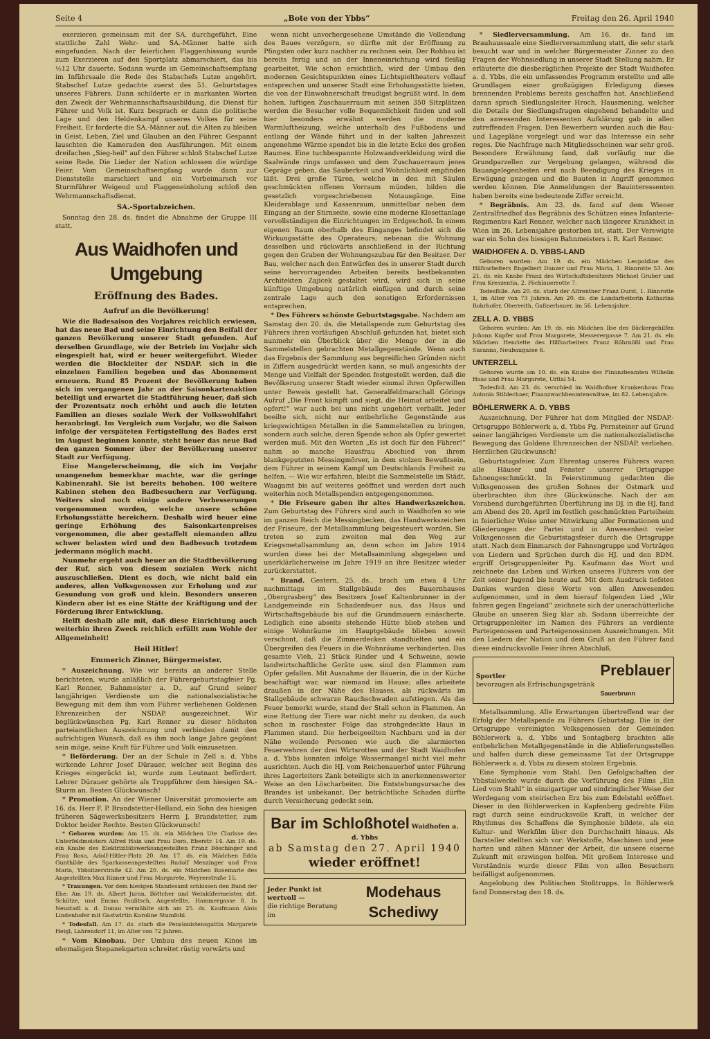Seite 4 „Bote von der Ybbs“Freitag den 26. April 1940
exerzieren gemeinsam mit der SA. durchgeführt. Eine stattliche Zahl Wehr- und SA.-Männer hatte sich eingefunden. Nach der feierlichen Flaggenhissung wurde zum Exerzieren auf den Sportplatz abmarschiert, das bis ½12 Uhr dauerte. Sodann wurde im Gemeinschaftsempfang im Inführsaale die Rede des Stabschefs Lutze angehört. Stabschef Lutze gedachte zuerst des 51. Geburtstages unseres Führers. Dann schilderte er in markanten Worten den Zweck der Wehrmannschaftsausbildung, die Dienst für Führer und Volk ist. Kurz besprach er dann die politische Lage und den Heldenkampf unseres Volkes für seine Freiheit. Er forderte die SA.-Männer auf, die Alten zu bleiben in Geist, Leben, Ziel und Glauben an den Führer. Gespannt lauschten die Kameraden den Ausführungen. Mit einem dreifachen „Sieg-heil“ auf den Führer schloß Stabschef Lutze seine Rede. Die Lieder der Nation schlossen die würdige Feier. Vom Gemeinschaftsempfang wurde dann zur Dienststelle marschiert und ein Vorbeimarsch vor Sturmführer Weigend und Flaggeneinholung schloß den Wehrmannschaftsdienst.
SA.-Sportabzeichen.
Sonntag den 28. ds. findet die Abnahme der Gruppe III statt.
Aus Waidhofen und Umgebung
Eröffnung des Bades.
Aufruf an die Bevölkerung!
Wie die Badesaison des Vorjahres reichlich erwiesen, hat das neue Bad und seine Einrichtung den Beifall der ganzen Bevölkerung unserer Stadt gefunden. Auf derselben Grundlage, wie der Betrieb im Vorjahr sich eingespielt hat, wird er heuer weitergeführt. Wieder werden die Blockleiter der NSDAP. sich in die einzelnen Familien begeben und das Abonnement erneuern. Rund 85 Prozent der Bevölkerung haben sich im vergangenen Jahr an der Saisonkartenaktion beteiligt und erwartet die Stadtführung heuer, daß sich der Prozentsatz noch erhöht und auch die letzten Familien an dieses soziale Werk der Volkswohlfahrt heranbringt. Im Vergleich zum Vorjahr, wo die Saison infolge der verspäteten Fertigstellung des Bades erst im August beginnen konnte, steht heuer das neue Bad den ganzen Sommer über der Bevölkerung unserer Stadt zur Verfügung.
Eine Mangelerscheinung, die sich im Vorjahr unangenehm bemerkbar machte, war die geringe Kabinenzahl. Sie ist bereits behoben. 100 weitere Kabinen stehen den Badbesuchern zur Verfügung. Weiters sind noch einige andere Verbesserungen vorgenommen worden, welche unsere schöne Erholungsstätte bereichern. Deshalb wird heuer eine geringe Erhöhung des Saisonkartenpreises vorgenommen, die aber gestaffelt niemanden allzu schwer belasten wird und den Badbesuch trotzdem jedermann möglich macht.
Nunmehr ergeht auch heuer an die Stadtbevölkerung der Ruf, sich von diesem sozialen Werk nicht auszuschließen. Dient es doch, wie nicht bald ein anderes, allen Volksgenossen zur Erholung und zur Gesundung von groß und klein. Besonders unseren Kindern aber ist es eine Stätte der Kräftigung und der Förderung ihrer Entwicklung.
Helft deshalb alle mit, daß diese Einrichtung auch weiterhin ihren Zweck reichlich erfüllt zum Wohle der Allgemeinheit!
Heil Hitler!
Emmerich Zinner, Bürgermeister.
* Auszeichnung. Wie wir bereits an anderer Stelle berichteten, wurde anläßlich der Führergeburtstagfeier Pg. Karl Renner, Bahnmeister a. D., auf Grund seiner langjährigen Verdienste um die nationalsozialistische Bewegung mit dem ihm vom Führer verliehenen Goldenen Ehrenzeichen der NSDAP. ausgezeichnet. Wir beglückwünschen Pg. Karl Renner zu dieser höchsten parteiamtlichen Auszeichnung und verbinden damit den aufrichtigen Wunsch, daß es ihm noch lange Jahre gegönnt sein möge, seine Kraft für Führer und Volk einzusetzen.
* Beförderung. Der an der Schule in Zell a. d. Ybbs wirkende Lehrer Josef Dürauer, welcher seit Beginn des Krieges eingerückt ist, wurde zum Leutnant befördert. Lehrer Dürauer gehörte als Truppführer dem hiesigen SA.-Sturm an. Besten Glückwunsch!
* Promotion. An der Wiener Universität promovierte am 16. ds. Herr F. P. Brandstetter-Helland, ein Sohn des hiesigen früheren Sägewerksbesitzers Herrn J. Brandstetter, zum Doktor beider Rechte. Besten Glückwunsch!
* Geboren wurden: Am 15. ds. ein Mädchen Ute Clarisse des Unterfeldmeisters Alfred Hain und Frau Dora, Eberstr. 14. Am 19. ds. ein Knabe des Elektrizitätswerksangestellten Franz Böschinger und Frau Rosa, Adolf-Hitler-Platz 20. Am 17. ds. ein Mädchen Edda Gunthilde des Sparkasseangestellten Rudolf Menzinger und Frau Maria, Ybbsitzerstraße 42. Am 20. ds. ein Mädchen Rosemarie des Angestellten Max Rinner und Frau Margarete, Weyrerstraße 15.
* Trauungen. Vor dem hiesigen Standesamt schlossen den Bund der Ehe: Am 19. ds. Albert Juran, Böttcher und Weinküfermeister, dzt. Schütze, und Emma Paulitsch, Angestellte, Hammergasse 8. In Neustadl a. d. Donau vermählte sich am 25. ds. Kaufmann Alois Lindenhofer mit Gastwirtin Karoline Stumfohl.
* Todesfall. Am 17. ds. starb die Pensionistensgattin Margarete Heigl, Lahrendorf 11, im Alter von 72 Jahren.
* Vom Kinobau. Der Umbau des neuen Kinos im ehemaligen Stepanekgarten schreitet rüstig vorwärts und
wenn nicht unvorhergesehene Umstände die Vollendung des Baues verzögern, so dürfte mit der Eröffnung zu Pfingsten oder kurz nachher zu rechnen sein. Der Rohbau ist bereits fertig und an der Inneneinrichtung wird fleißig gearbeitet. Wie schon ersichtlich, wird der Umbau den modernen Gesichtspunkten eines Lichtspieltheaters vollauf entsprechen und unserer Stadt eine Erholungsstätte bieten, die von der Einwohnerschaft freudigst begrüßt wird. In dem hohen, luftigen Zuschauerraum mit seinen 350 Sitzplätzen werden die Besucher volle Bequemlichkeit finden und soll hier besonders erwähnt werden die moderne Warmluftheizung, welche unterhalb des Fußbodens und entlang der Wände führt und in der kalten Jahreszeit angenehme Wärme spendet bis in die letzte Ecke des großen Raumes. Eine tuchbespannte Holzwandverkleidung wird die Saalwände rings umfassen und dem Zuschauerraum jenes Gepräge geben, das Sauberkeit und Wohnlichkeit empfinden läßt. Drei große Türen, welche in den mit Säulen geschmückten offenen Vorraum münden, bilden die gesetzlich vorgeschriebenen Notausgänge. Eine Kleiderablage und Kassenraum, unmittelbar neben dem Eingang an der Stirnseite, sowie eine moderne Klosettanlage vervollständigen die Einrichtungen im Erdgeschoß. In einem eigenen Raum oberhalb des Einganges befindet sich die Wirkungsstätte des Operateurs; nebenan die Wohnung desselben und rückwärts anschließend in der Richtung gegen den Graben der Wohnungszubau für den Besitzer. Der Bau, welcher nach den Entwürfen des in unserer Stadt durch seine hervorragenden Arbeiten bereits bestbekannten Architekten Zajicek gestaltet wird, wird sich in seine künftige Umgebung natürlich einfügen und durch seine zentrale Lage auch den sonstigen Erfordernissen entsprechen.
* Des Führers schönste Geburtstagsgabe. Nachdem am Samstag den 20. ds. die Metallspende zum Geburtstag des Führers ihren vorläufigen Abschluß gefunden hat, bietet sich nunmehr ein Überblick über die Menge der in die Sammelstellen gebrachten Metallgegenstände. Wenn auch das Ergebnis der Sammlung aus begreiflichen Gründen nicht in Ziffern ausgedrückt werden kann, so muß angesichts der Menge und Vielfalt der Spenden festgestellt werden, daß die Bevölkerung unserer Stadt wieder einmal ihren Opferwillen unter Beweis gestellt hat. Generalfeldmarschall Görings Aufruf „Die Front kämpft und siegt, die Heimat arbeitet und opfert!“ war auch bei uns nicht ungehört verhallt. Jeder beeilte sich, nicht nur entbehrliche Gegenstände aus kriegswichtigen Metallen in die Sammelstellen zu bringen, sondern auch solche, deren Spende schon als Opfer gewertet werden muß. Mit den Worten „Es ist doch für den Führer!“ nahm so manche Hausfrau Abschied von ihrem blankgeputzten Messingmörser, in dem stolzen Bewußtsein, dem Führer in seinem Kampf um Deutschlands Freiheit zu helfen. — Wie wir erfahren, bleibt die Sammelstelle im Städt. Waagamt bis auf weiteres geöffnet und werden dort auch weiterhin noch Metallspenden entgegengenommen.
* Die Friseure gaben ihr altes Handwerkszeichen. Zum Geburtstag des Führers sind auch in Waidhofen so wie im ganzen Reich die Messingbecken, das Handwerkszeichen der Friseure, der Metallsammlung beigesteuert worden. Sie treten so zum zweiten mal den Weg zur Kriegsmetallsammlung an, denn schon im Jahre 1914 wurden diese bei der Metallsammlung abgegeben und unerklärlicherweise im Jahre 1919 an ihre Besitzer wieder zurückerstattet.
* Brand. Gestern, 25. ds., brach um etwa 4 Uhr nachmittags im Stallgebäude des Bauernhauses „Obergrasberg“ des Besitzers Josef Kaltenbrunner in der Landgemeinde ein Schadenfeuer aus, das Haus und Wirtschaftsgebäude bis auf die Grundmauern einäscherte. Lediglich eine abseits stehende Hütte blieb stehen und einige Wohnräume im Hauptgebäude blieben soweit verschont, daß die Zimmerdecken standhielten und ein Übergreifen des Feuers in die Wohnräume verhinderten. Das gesamte Vieh, 21 Stück Rinder und 4 Schweine, sowie landwirtschaftliche Geräte usw. sind den Flammen zum Opfer gefallen. Mit Ausnahme der Bäuerin, die in der Küche beschäftigt war, war niemand im Hause; alles arbeitete draußen in der Nähe des Hauses, als rückwärts im Stallgebäude schwarze Rauchschwaden aufstiegen. Als das Feuer bemerkt wurde, stand der Stall schon in Flammen. An eine Rettung der Tiere war nicht mehr zu denken, da auch schon in raschester Folge das strohgedeckte Haus in Flammen stand. Die herbeigeeilten Nachbarn und in der Nähe weilende Personen wie auch die alarmierten Feuerwehren der drei Wirtsrotten und der Stadt Waidhofen a. d. Ybbs konnten infolge Wassermangel nicht viel mehr ausrichten. Auch die HJ. vom Reichenauerhof unter Führung ihres Lagerleiters Zank beteiligte sich in anerkennenswerter Weise an den Löscharbeiten. Die Entstehungsursache des Brandes ist unbekannt. Der beträchtliche Schaden dürfte durch Versicherung gedeckt sein.
Bar im Schloßhotel Waidhofen a. d. Ybbs
ab Samstag den 27. April 1940
wieder eröffnet!
Jeder Punkt ist wertvoll —
die richtige Beratung im Modehaus Schediwy
* Siedlerversammlung. Am 16. ds. fand im Brauhaussaale eine Siedlerversammlung statt, die sehr stark besucht war und in welcher Bürgermeister Zinner zu den Fragen der Wohnsiedlung in unserer Stadt Stellung nahm. Er erläuterte die diesbezüglichen Projekte der Stadt Waidhofen a. d. Ybbs, die ein umfassendes Programm erstellte und alle Grundlagen einer großzügigen Erledigung dieses brennenden Problems bereits geschaffen hat. Anschließend daran sprach Siedlungsleiter Hroch, Hausmening, welcher die Details der Siedlungsfragen eingehend behandelte und den anwesenden Interessenten Aufklärung gab in allen zutreffenden Fragen. Den Bewerbern wurden auch die Bau- und Lagepläne vorgelegt und war das Interesse ein sehr reges. Die Nachfrage nach Mitgliedsscheinen war sehr groß. Besondere Erwähnung fand, daß vorläufig nur die Grundparzellen zur Vergebung gelangen, während die Bauangelegenheiten erst nach Beendigung des Krieges in Erwägung gezogen und die Bauten in Angriff genommen werden können. Die Anmeldungen der Bauinteressenten haben bereits eine bedeutende Ziffer erreicht.
* Begräbnis. Am 23. ds. fand auf dem Wiener Zentralfriedhof das Begräbnis des Schützen eines Infanterie-Regimentes Karl Renner, welcher nach längerer Krankheit in Wien im 26. Lebensjahre gestorben ist, statt. Der Verewigte war ein Sohn des hiesigen Bahnmeisters i. R. Karl Renner.
WAIDHOFEN A. D. YBBS-LAND
Geboren wurden: Am 19. ds. ein Mädchen Leopoldine des Hilfsarbeiters Engelbert Danzer und Frau Maria, 1. Rinnrotte 53. Am 21. ds. ein Knabe Franz des Wirtschaftsbesitzers Michael Gruber und Frau Kreszentia, 2. Pöchlauerrotte 7.
Todesfälle. Am 20. ds. starb der Altrentner Franz Durst, 1. Rinnrotte 1, im Alter von 73 Jahren. Am 20. ds. die Landarbeiterin Katharina Rohrhofer, Oberreith, Gaßnerbauer, im 56. Lebensjahre.
ZELL A. D. YBBS
Geboren wurden: Am 19. ds. ein Mädchen Ilse des Bäckergehilfen Johann Kupfer und Frau Margarete, Messerergasse 7. Am 21. ds. ein Mädchen Henriette des Hilfsarbeiters Franz Rührnößl und Frau Susanna, Neubaugasse 6.
UNTERZELL
Geboren wurde am 10. ds. ein Knabe des Finanzbeamten Wilhelm Haas und Frau Margarete, Urltal 54.
Todesfall. Am 23. ds. verschied im Waidhofner Krankenhaus Frau Antonia Stiblechner, Finanzwachbeamtenswitwe, im 82. Lebensjahre.
BÖHLERWERK A. D. YBBS
Auszeichnung. Der Führer hat dem Mitglied der NSDAP.-Ortsgruppe Böhlerwerk a. d. Ybbs Pg. Pernsteiner auf Grund seiner langjährigen Verdienste um die nationalsozialistische Bewegung das Goldene Ehrenzeichen der NSDAP. verliehen. Herzlichen Glückwunsch!
Geburtstagsfeier. Zum Ehrentag unseres Führers waren alle Häuser und Fenster unserer Ortsgruppe fahnengeschmückt. In Feierstimmung gedachten die Volksgenossen des großen Sohnes der Ostmark und überbrachten ihm ihre Glückwünsche. Nach der am Vorabend durchgeführten Überführung ins DJ. in die HJ. fand am Abend des 20. April im festlich geschmückten Parteiheim in feierlicher Weise unter Mitwirkung aller Formationen und Gliederungen der Partei und in Anwesenheit vieler Volksgenossen die Geburtstagsfeier durch die Ortsgruppe statt. Nach dem Einmarsch der Fahnengruppe und Vorträgen von Liedern und Sprüchen durch die HJ. und den BDM. ergriff Ortsgruppenleiter Pg. Kaufmann das Wort und zeichnete das Leben und Wirken unseres Führers von der Zeit seiner Jugend bis heute auf. Mit dem Ausdruck tiefsten Dankes wurden diese Worte von allen Anwesenden aufgenommen, und in dem hierauf folgenden Lied „Wir fahren gegen Engeland“ zeichnete sich der unerschütterliche Glaube an unseren Sieg klar ab. Sodann überreichte der Ortsgruppenleiter im Namen des Führers an verdiente Parteigenossen und Parteigenossinnen Auszeichnungen. Mit den Liedern der Nation und dem Gruß an den Führer fand diese eindrucksvolle Feier ihren Abschluß.
Sportler
bevorzugen als Erfrischungsgetränk Preblauer
Sauerbrunn
Metallsammlung. Alle Erwartungen übertreffend war der Erfolg der Metallspende zu Führers Geburtstag. Die in der Ortsgruppe vereinigten Volksgenossen der Gemeinden Böhlerwerk a. d. Ybbs und Sontagberg brachten alle entbehrlichen Metallgegenstände in die Ablieferungsstellen und halfen durch diese gemeinsame Tat der Ortsgruppe Böhlerwerk a. d. Ybbs zu diesem stolzen Ergebnis.
Eine Symphonie vom Stahl. Den Gefolgschaften der Ybbstalwerke wurde durch die Vorführung des Films „Ein Lied vom Stahl“ in einzigartiger und eindringlicher Weise der Werdegang vom steirischen Erz bis zum Edelstahl eröffnet. Dieser in den Böhlerwerken in Kapfenberg gedrehte Film ragt durch seine eindrucksvolle Kraft, in welcher der Rhythmus des Schaffens die Symphonie bildete, als ein Kultur- und Werkfilm über den Durchschnitt hinaus. Als Darsteller stellten sich vor: Werkstoffe, Maschinen und jene harten und zähen Männer der Arbeit, die unsere eiserne Zukunft mit erzwingen helfen. Mit großem Interesse und Verständnis wurde dieser Film von allen Besuchern beifälligst aufgenommen.
Angelobung des Politischen Stoßtrupps. In Böhlerwerk fand Donnerstag den 18. ds.